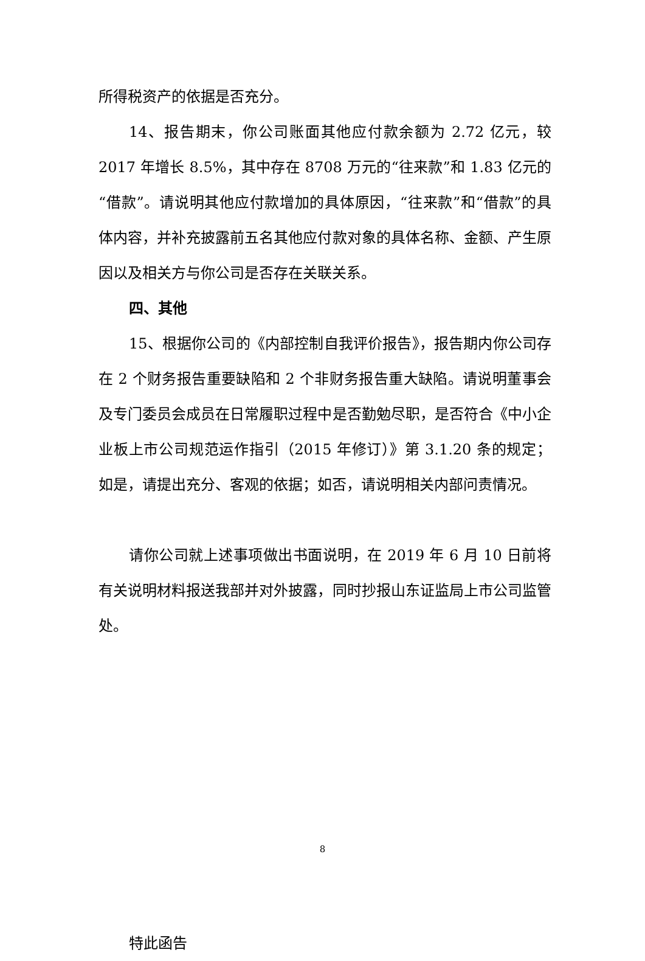所得税资产的依据是否充分。
14、报告期末，你公司账面其他应付款余额为 2.72 亿元，较 2017 年增长 8.5%，其中存在 8708 万元的“往来款”和 1.83 亿元的“借款”。请说明其他应付款增加的具体原因，“往来款”和“借款”的具体内容，并补充披露前五名其他应付款对象的具体名称、金额、产生原因以及相关方与你公司是否存在关联关系。
四、其他
15、根据你公司的《内部控制自我评价报告》，报告期内你公司存在 2 个财务报告重要缺陷和 2 个非财务报告重大缺陷。请说明董事会及专门委员会成员在日常履职过程中是否勤勉尽职，是否符合《中小企业板上市公司规范运作指引（2015 年修订）》第 3.1.20 条的规定；如是，请提出充分、客观的依据；如否，请说明相关内部问责情况。
请你公司就上述事项做出书面说明，在 2019 年 6 月 10 日前将有关说明材料报送我部并对外披露，同时抄报山东证监局上市公司监管处。
特此函告
8